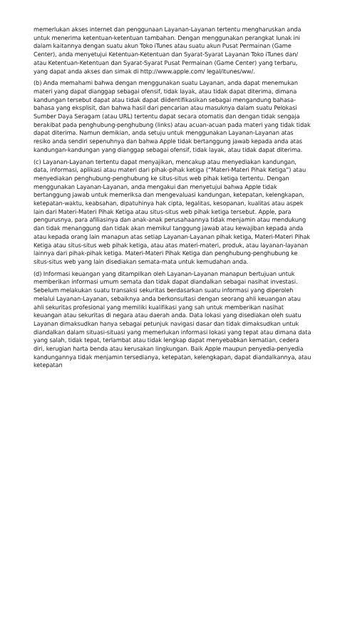memerlukan akses internet dan penggunaan Layanan-Layanan tertentu mengharuskan anda untuk menerima ketentuan-ketentuan tambahan. Dengan menggunakan perangkat lunak ini dalam kaitannya dengan suatu akun Toko iTunes atau suatu akun Pusat Permainan (Game Center), anda menyetujui Ketentuan-Ketentuan dan Syarat-Syarat Layanan Toko iTunes dan/ atau Ketentuan-Ketentuan dan Syarat-Syarat Pusat Permainan (Game Center) yang terbaru, yang dapat anda akses dan simak di http://www.apple.com/ legal/itunes/ww/.
(b) Anda memahami bahwa dengan menggunakan suatu Layanan, anda dapat menemukan materi yang dapat dianggap sebagai ofensif, tidak layak, atau tidak dapat diterima, dimana kandungan tersebut dapat atau tidak dapat diidentifikasikan sebagai mengandung bahasa-bahasa yang eksplisit, dan bahwa hasil dari pencarian atau masuknya dalam suatu Pelokasi Sumber Daya Seragam (atau URL) tertentu dapat secara otomatis dan dengan tidak sengaja berakibat pada penghubung-penghubung (links) atau acuan-acuan pada materi yang tidak tidak dapat diterima. Namun demikian, anda setuju untuk menggunakan Layanan-Layanan atas resiko anda sendiri sepenuhnya dan bahwa Apple tidak bertanggung jawab kepada anda atas kandungan-kandungan yang dianggap sebagai ofensif, tidak layak, atau tidak dapat diterima.
(c) Layanan-Layanan tertentu dapat menyajikan, mencakup atau menyediakan kandungan, data, informasi, aplikasi atau materi dari pihak-pihak ketiga (“Materi-Materi Pihak Ketiga”) atau menyediakan penghubung-penghubung ke situs-situs web pihak ketiga tertentu. Dengan menggunakan Layanan-Layanan, anda mengakui dan menyetujui bahwa Apple tidak bertanggung jawab untuk memeriksa dan mengevaluasi kandungan, ketepatan, kelengkapan, ketepatan-waktu, keabsahan, dipatuhinya hak cipta, legalitas, kesopanan, kualitas atau aspek lain dari Materi-Materi Pihak Ketiga atau situs-situs web pihak ketiga tersebut. Apple, para pengurusnya, para afiliasinya dan anak-anak perusahaannya tidak menjamin atau mendukung dan tidak menanggung dan tidak akan memikul tanggung jawab atau kewajiban kepada anda atau kepada orang lain manapun atas setiap Layanan-Layanan pihak ketiga, Materi-Materi Pihak Ketiga atau situs-situs web pihak ketiga, atau atas materi-materi, produk, atau layanan-layanan lainnya dari pihak-pihak ketiga. Materi-Materi Pihak Ketiga dan penghubung-penghubung ke situs-situs web yang lain disediakan semata-mata untuk kemudahan anda.
(d) Informasi keuangan yang ditampilkan oleh Layanan-Layanan manapun bertujuan untuk memberikan informasi umum semata dan tidak dapat diandalkan sebagai nasihat investasi. Sebelum melakukan suatu transaksi sekuritas berdasarkan suatu informasi yang diperoleh melalui Layanan-Layanan, sebaiknya anda berkonsultasi dengan seorang ahli keuangan atau ahli sekuritas profesional yang memiliki kualifikasi yang sah untuk memberikan nasihat keuangan atau sekuritas di negara atau daerah anda. Data lokasi yang disediakan oleh suatu Layanan dimaksudkan hanya sebagai petunjuk navigasi dasar dan tidak dimaksudkan untuk diandalkan dalam situasi-situasi yang memerlukan informasi lokasi yang tepat atau dimana data yang salah, tidak tepat, terlambat atau tidak lengkap dapat menyebabkan kematian, cedera diri, kerugian harta benda atau kerusakan lingkungan. Baik Apple maupun penyedia-penyedia kandungannya tidak menjamin tersedianya, ketepatan, kelengkapan, dapat diandalkannya, atau ketepatan